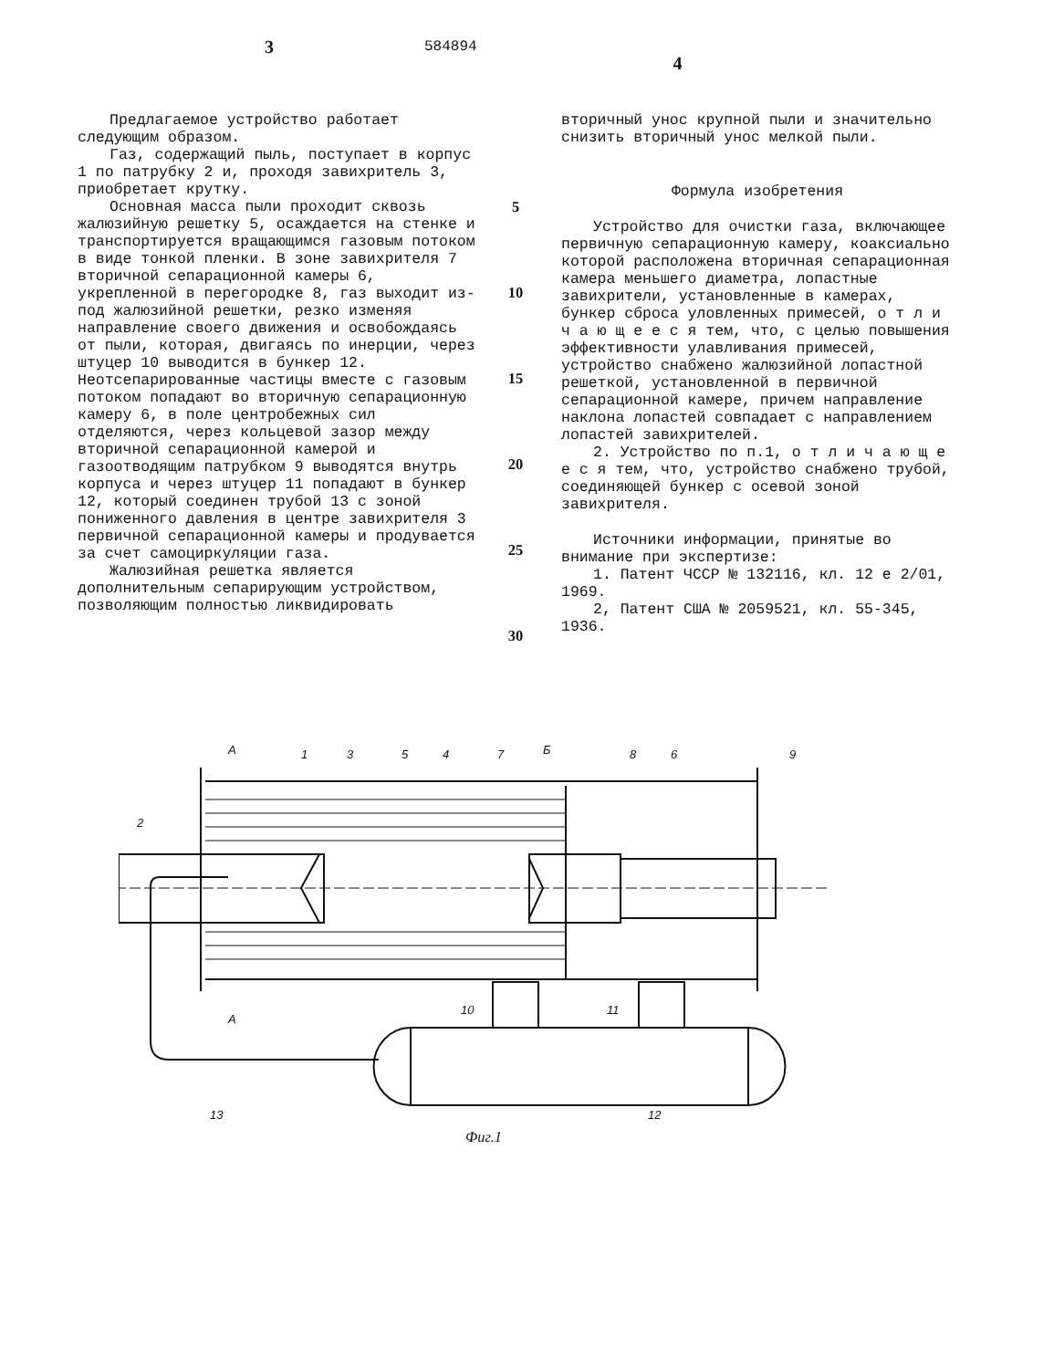3
584894
4
Предлагаемое устройство работает следующим образом.
Газ, содержащий пыль, поступает в корпус 1 по патрубку 2 и, проходя завихритель 3, приобретает крутку.
Основная масса пыли проходит сквозь жалюзийную решетку 5, осаждается на стенке и транспортируется вращающимся газовым потоком в виде тонкой пленки. В зоне завихрителя 7 вторичной сепарационной камеры 6, укрепленной в перегородке 8, газ выходит из-под жалюзийной решетки, резко изменяя направление своего движения и освобождаясь от пыли, которая, двигаясь по инерции, через штуцер 10 выводится в бункер 12. Неотсепарированные частицы вместе с газовым потоком попадают во вторичную сепарационную камеру 6, в поле центробежных сил отделяются, через кольцевой зазор между вторичной сепарационной камерой и газоотводящим патрубком 9 выводятся внутрь корпуса и через штуцер 11 попадают в бункер 12, который соединен трубой 13 с зоной пониженного давления в центре завихрителя 3 первичной сепарационной камеры и продувается за счет самоциркуляции газа.
Жалюзийная решетка является дополнительным сепарирующим устройством, позволяющим полностью ликвидировать
5
10
15
20
25
30
вторичный унос крупной пыли и значительно снизить вторичный унос мелкой пыли.
Формула изобретения
Устройство для очистки газа, включающее первичную сепарационную камеру, коаксиально которой расположена вторичная сепарационная камера меньшего диаметра, лопастные завихрители, установленные в камерах, бункер сброса уловленных примесей, о т л и ч а ю щ е е с я тем, что, с целью повышения эффективности улавливания примесей, устройство снабжено жалюзийной лопастной решеткой, установленной в первичной сепарационной камере, причем направление наклона лопастей совпадает с направлением лопастей завихрителей.
2. Устройство по п.1, о т л и ч а ю щ е е с я тем, что, устройство снабжено трубой, соединяющей бункер с осевой зоной завихрителя.
Источники информации, принятые во внимание при экспертизе:
1. Патент ЧССР № 132116, кл. 12 е 2/01, 1969.
2, Патент США № 2059521, кл. 55-345, 1936.
2
1
3
5
4
7
8
6
9
10
11
13
12
А
А
Б
Фиг.1